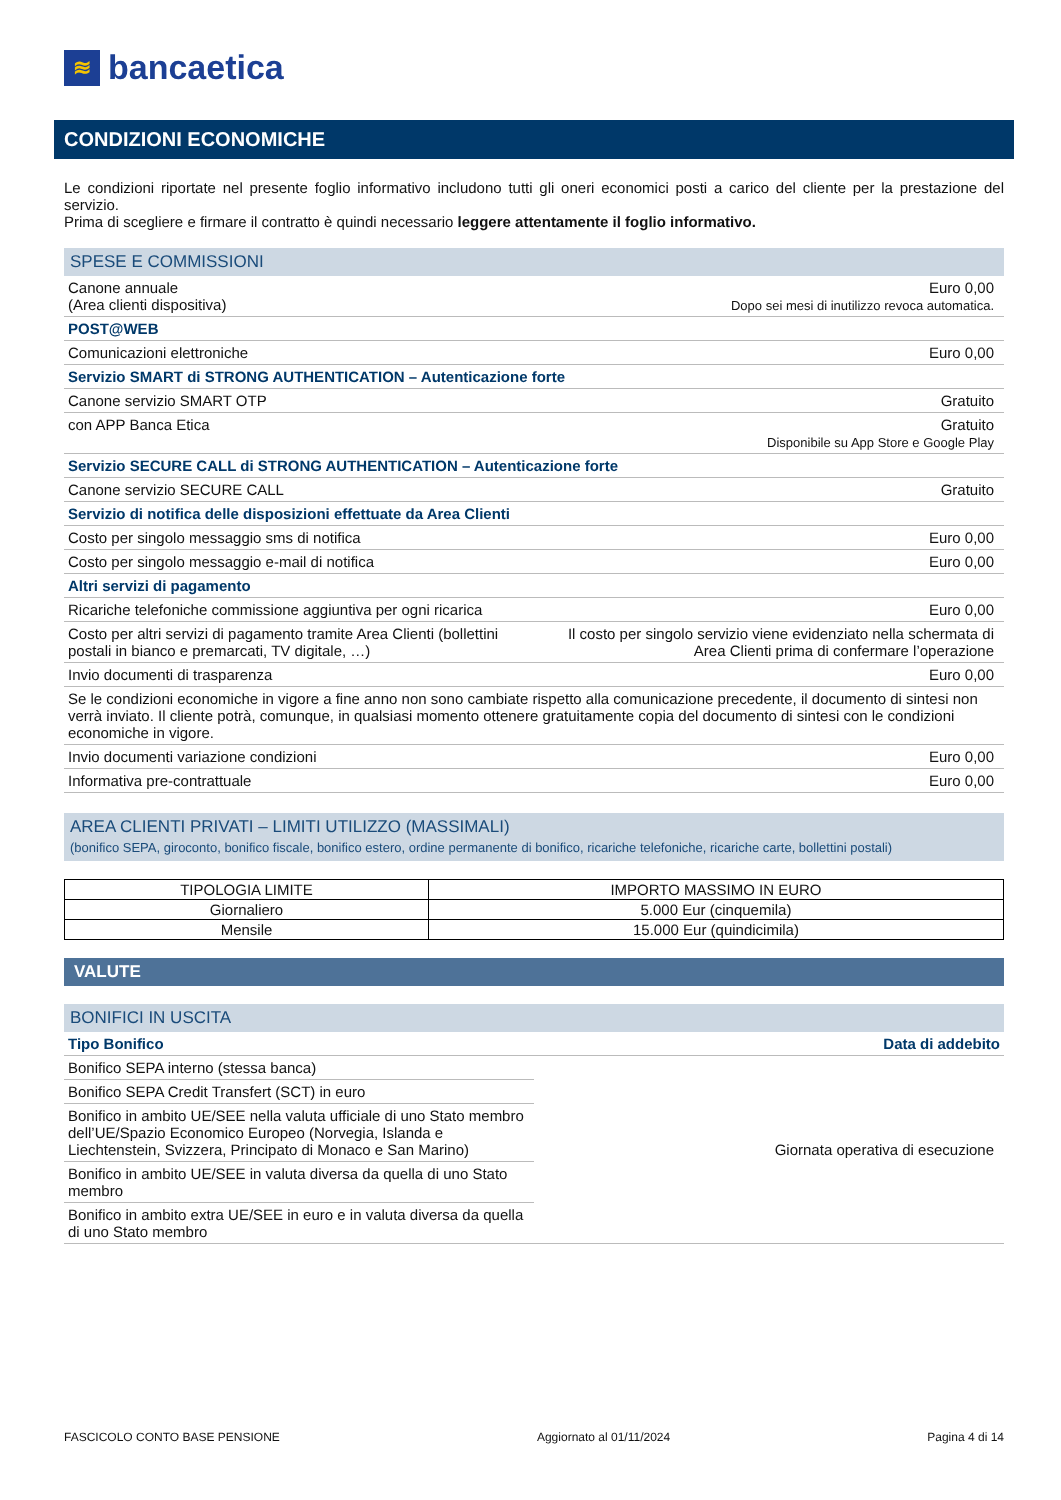≋ bancaetica
CONDIZIONI ECONOMICHE
Le condizioni riportate nel presente foglio informativo includono tutti gli oneri economici posti a carico del cliente per la prestazione del servizio.
Prima di scegliere e firmare il contratto è quindi necessario leggere attentamente il foglio informativo.
SPESE E COMMISSIONI
| Canone annuale (Area clienti dispositiva) | Euro 0,00 Dopo sei mesi di inutilizzo revoca automatica. |
| POST@WEB | |
| Comunicazioni elettroniche | Euro 0,00 |
| Servizio SMART di STRONG AUTHENTICATION – Autenticazione forte | |
| Canone servizio SMART OTP | Gratuito |
| con APP Banca Etica | Gratuito Disponibile su App Store e Google Play |
| Servizio SECURE CALL di STRONG AUTHENTICATION – Autenticazione forte | |
| Canone servizio SECURE CALL | Gratuito |
| Servizio di notifica delle disposizioni effettuate da Area Clienti | |
| Costo per singolo messaggio sms di notifica | Euro 0,00 |
| Costo per singolo messaggio e-mail di notifica | Euro 0,00 |
| Altri servizi di pagamento | |
| Ricariche telefoniche commissione aggiuntiva per ogni ricarica | Euro 0,00 |
| Costo per altri servizi di pagamento tramite Area Clienti (bollettini postali in bianco e premarcati, TV digitale, …) | Il costo per singolo servizio viene evidenziato nella schermata di Area Clienti prima di confermare l’operazione |
| Invio documenti di trasparenza | Euro 0,00 |
| Se le condizioni economiche in vigore a fine anno non sono cambiate rispetto alla comunicazione precedente, il documento di sintesi non verrà inviato. Il cliente potrà, comunque, in qualsiasi momento ottenere gratuitamente copia del documento di sintesi con le condizioni economiche in vigore. | |
| Invio documenti variazione condizioni | Euro 0,00 |
| Informativa pre-contrattuale | Euro 0,00 |
AREA CLIENTI PRIVATI – LIMITI UTILIZZO (MASSIMALI)
(bonifico SEPA, giroconto, bonifico fiscale, bonifico estero, ordine permanente di bonifico, ricariche telefoniche, ricariche carte, bollettini postali)
| TIPOLOGIA LIMITE | IMPORTO MASSIMO IN EURO |
| --- | --- |
| Giornaliero | 5.000 Eur (cinquemila) |
| Mensile | 15.000 Eur (quindicimila) |
VALUTE
BONIFICI IN USCITA
| Tipo Bonifico | Data di addebito |
| Bonifico SEPA interno (stessa banca) | Giornata operativa di esecuzione |
| Bonifico SEPA Credit Transfert (SCT) in euro | |
| Bonifico in ambito UE/SEE nella valuta ufficiale di uno Stato membro dell’UE/Spazio Economico Europeo (Norvegia, Islanda e Liechtenstein, Svizzera, Principato di Monaco e San Marino) | |
| Bonifico in ambito UE/SEE in valuta diversa da quella di uno Stato membro | |
| Bonifico in ambito extra UE/SEE in euro e in valuta diversa da quella di uno Stato membro | |
FASCICOLO CONTO BASE PENSIONE Aggiornato al 01/11/2024 Pagina 4 di 14